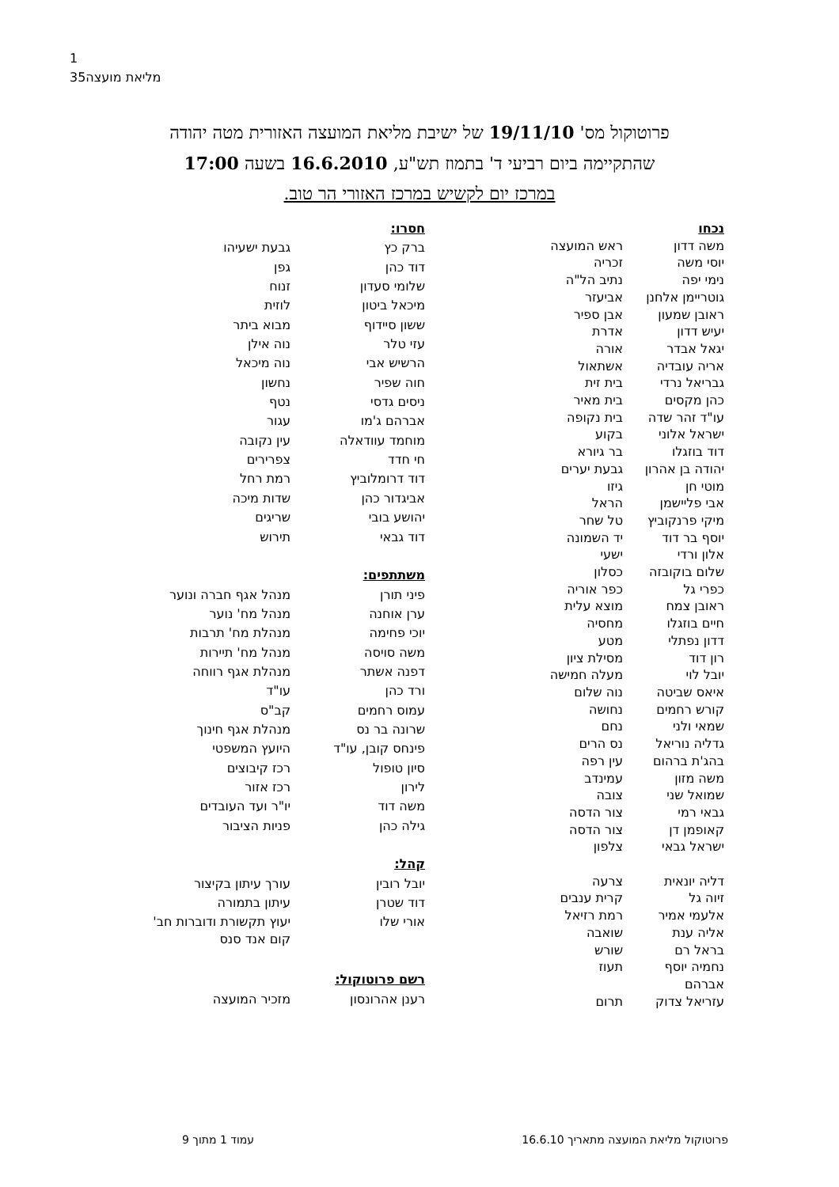1
35מליאת מועצה
פרוטוקול מס' 19/11/10 של ישיבת מליאת המועצה האזורית מטה יהודה
שהתקיימה ביום רביעי ד' בתמוז תש"ע, 16.6.2010 בשעה 17:00
במרכז יום לקשיש במרכז האזורי הר טוב.
| נכחו | |
| משה דדון | ראש המועצה |
| יוסי משה | זכריה |
| נימי יפה | נתיב הל"ה |
| גוטריימן אלחנן | אביעזר |
| ראובן שמעון | אבן ספיר |
| יעיש דדון | אדרת |
| יגאל אבדר | אורה |
| אריה עובדיה | אשתאול |
| גבריאל נרדי | בית זית |
| כהן מקסים | בית מאיר |
| עו"ד זהר שדה | בית נקופה |
| ישראל אלוני | בקוע |
| דוד בוזגלו | בר גיורא |
| יהודה בן אהרון | גבעת יערים |
| מוטי חן | גיזו |
| אבי פליישמן | הראל |
| מיקי פרנקוביץ | טל שחר |
| יוסף בר דוד | יד השמונה |
| אלון ורדי | ישעי |
| שלום בוקובזה | כסלון |
| כפרי גל | כפר אוריה |
| ראובן צמח | מוצא עלית |
| חיים בוזגלו | מחסיה |
| דדון נפתלי | מטע |
| רון דוד | מסילת ציון |
| יובל לוי | מעלה חמישה |
| איאס שביטה | נוה שלום |
| קורש רחמים | נחושה |
| שמאי ולני | נחם |
| גדליה נוריאל | נס הרים |
| בהג'ת ברהום | עין רפה |
| משה מזון | עמינדב |
| שמואל שני | צובה |
| גבאי רמי | צור הדסה |
| קאופמן דן | צור הדסה |
| ישראל גבאי | צלפון |
| דליה יונאית | צרעה |
| זיוה גל | קרית ענבים |
| אלעמי אמיר | רמת רזיאל |
| אליה ענת | שואבה |
| בראל רם | שורש |
| נחמיה יוסף אברהם | תעוז |
| עזריאל צדוק | תרום |
| חסרו: | |
| ברק כץ | גבעת ישעיהו |
| דוד כהן | גפן |
| שלומי סעדון | זנוח |
| מיכאל ביטון | לוזית |
| ששון סיידוף | מבוא ביתר |
| עזי טלר | נוה אילן |
| הרשיש אבי | נוה מיכאל |
| חוה שפיר | נחשון |
| ניסים גדסי | נטף |
| אברהם ג'מו | עגור |
| מוחמד עוודאלה | עין נקובה |
| חי חדד | צפרירים |
| דוד דרומלוביץ | רמת רחל |
| אביגדור כהן | שדות מיכה |
| יהושע בובי | שריגים |
| דוד גבאי | תירוש |
| משתתפים: | |
| פיני תורן | מנהל אגף חברה ונוער |
| ערן אוחנה | מנהל מח' נוער |
| יוכי פחימה | מנהלת מח' תרבות |
| משה סויסה | מנהל מח' תיירות |
| דפנה אשתר | מנהלת אגף רווחה |
| ורד כהן | עו"ד |
| עמוס רחמים | קב"ס |
| שרונה בר נס | מנהלת אגף חינוך |
| פינחס קובן, עו"ד | היועץ המשפטי |
| סיון טופול | רכז קיבוצים |
| לירון | רכז אזור |
| משה דוד | יו"ר ועד העובדים |
| גילה כהן | פניות הציבור |
| קהל: | |
| יובל רובין | עורך עיתון בקיצור |
| דוד שטרן | עיתון בתמורה |
| אורי שלו | יעוץ תקשורת ודוברות חב' קום אנד סנס |
| רשם פרוטוקול: | |
| רענן אהרונסון | מזכיר המועצה |
פרוטוקול מליאת המועצה מתאריך 16.6.10 עמוד 1 מתוך 9